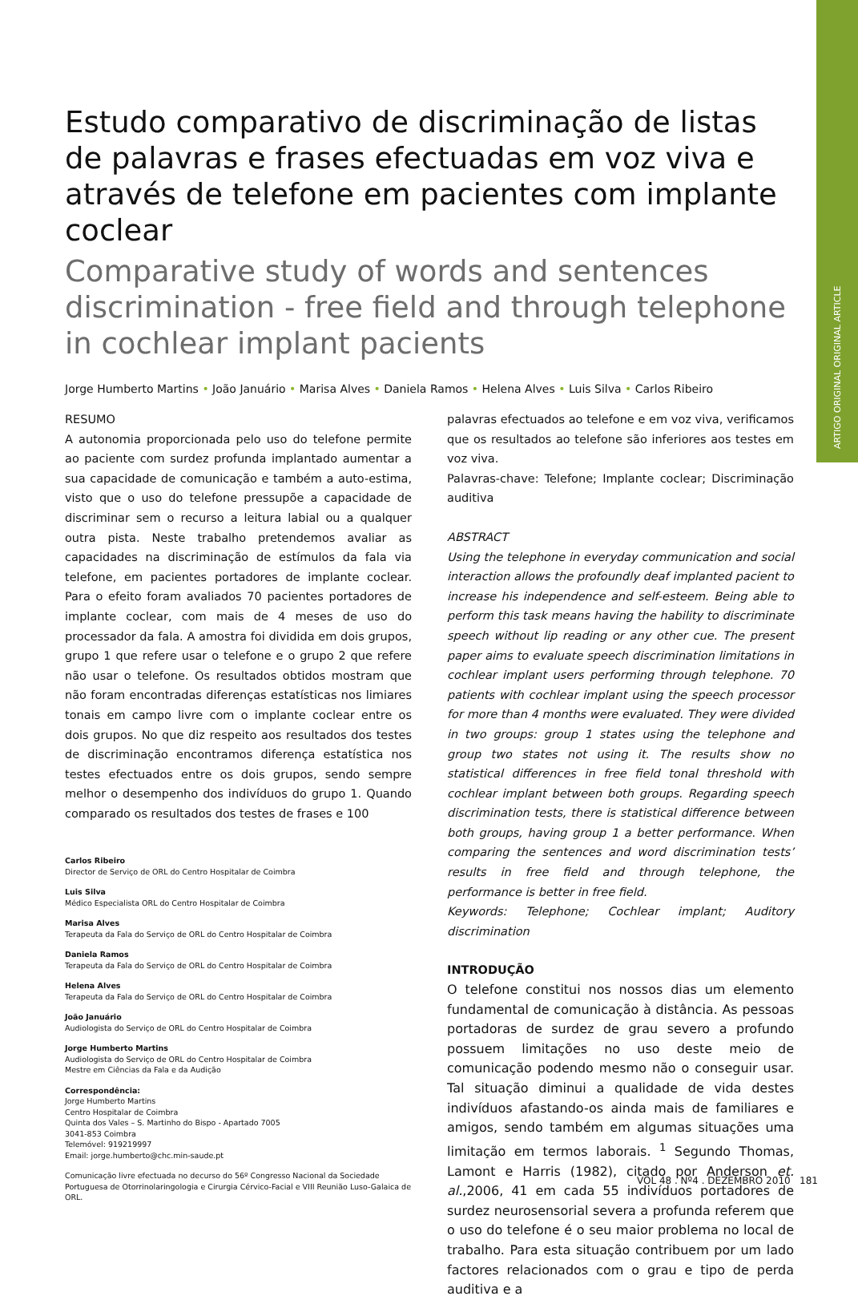ARTIGO ORIGINAL ORIGINAL ARTICLE
Estudo comparativo de discriminação de listas de palavras e frases efectuadas em voz viva e através de telefone em pacientes com implante coclear
Comparative study of words and sentences discrimination - free field and through telephone in cochlear implant pacients
Jorge Humberto Martins • João Januário • Marisa Alves • Daniela Ramos • Helena Alves • Luis Silva • Carlos Ribeiro
RESUMO
A autonomia proporcionada pelo uso do telefone permite ao paciente com surdez profunda implantado aumentar a sua capacidade de comunicação e também a auto-estima, visto que o uso do telefone pressupõe a capacidade de discriminar sem o recurso a leitura labial ou a qualquer outra pista. Neste trabalho pretendemos avaliar as capacidades na discriminação de estímulos da fala via telefone, em pacientes portadores de implante coclear. Para o efeito foram avaliados 70 pacientes portadores de implante coclear, com mais de 4 meses de uso do processador da fala. A amostra foi dividida em dois grupos, grupo 1 que refere usar o telefone e o grupo 2 que refere não usar o telefone. Os resultados obtidos mostram que não foram encontradas diferenças estatísticas nos limiares tonais em campo livre com o implante coclear entre os dois grupos. No que diz respeito aos resultados dos testes de discriminação encontramos diferença estatística nos testes efectuados entre os dois grupos, sendo sempre melhor o desempenho dos indivíduos do grupo 1. Quando comparado os resultados dos testes de frases e 100
Carlos Ribeiro
Director de Serviço de ORL do Centro Hospitalar de Coimbra
Luis Silva
Médico Especialista ORL do Centro Hospitalar de Coimbra
Marisa Alves
Terapeuta da Fala do Serviço de ORL do Centro Hospitalar de Coimbra
Daniela Ramos
Terapeuta da Fala do Serviço de ORL do Centro Hospitalar de Coimbra
Helena Alves
Terapeuta da Fala do Serviço de ORL do Centro Hospitalar de Coimbra
João Januário
Audiologista do Serviço de ORL do Centro Hospitalar de Coimbra
Jorge Humberto Martins
Audiologista do Serviço de ORL do Centro Hospitalar de Coimbra
Mestre em Ciências da Fala e da Audição
Correspondência:
Jorge Humberto Martins
Centro Hospitalar de Coimbra
Quinta dos Vales – S. Martinho do Bispo - Apartado 7005
3041-853 Coimbra
Telemóvel: 919219997
Email: jorge.humberto@chc.min-saude.pt
Comunicação livre efectuada no decurso do 56º Congresso Nacional da Sociedade Portuguesa de Otorrinolaringologia e Cirurgia Cérvico-Facial e VIII Reunião Luso-Galaica de ORL.
palavras efectuados ao telefone e em voz viva, verificamos que os resultados ao telefone são inferiores aos testes em voz viva.
Palavras-chave: Telefone; Implante coclear; Discriminação auditiva
ABSTRACT
Using the telephone in everyday communication and social interaction allows the profoundly deaf implanted pacient to increase his independence and self-esteem. Being able to perform this task means having the hability to discriminate speech without lip reading or any other cue. The present paper aims to evaluate speech discrimination limitations in cochlear implant users performing through telephone. 70 patients with cochlear implant using the speech processor for more than 4 months were evaluated. They were divided in two groups: group 1 states using the telephone and group two states not using it. The results show no statistical differences in free field tonal threshold with cochlear implant between both groups. Regarding speech discrimination tests, there is statistical difference between both groups, having group 1 a better performance. When comparing the sentences and word discrimination tests’ results in free field and through telephone, the performance is better in free field.
Keywords: Telephone; Cochlear implant; Auditory discrimination
INTRODUÇÃO
O telefone constitui nos nossos dias um elemento fundamental de comunicação à distância. As pessoas portadoras de surdez de grau severo a profundo possuem limitações no uso deste meio de comunicação podendo mesmo não o conseguir usar. Tal situação diminui a qualidade de vida destes indivíduos afastando-os ainda mais de familiares e amigos, sendo também em algumas situações uma limitação em termos laborais. <sup>1</sup> Segundo Thomas, Lamont e Harris (1982), citado por Anderson et. al.,2006, 41 em cada 55 indivíduos portadores de surdez neurosensorial severa a profunda referem que o uso do telefone é o seu maior problema no local de trabalho. Para esta situação contribuem por um lado factores relacionados com o grau e tipo de perda auditiva e a
VOL 48 . Nº4 . DEZEMBRO 2010 181